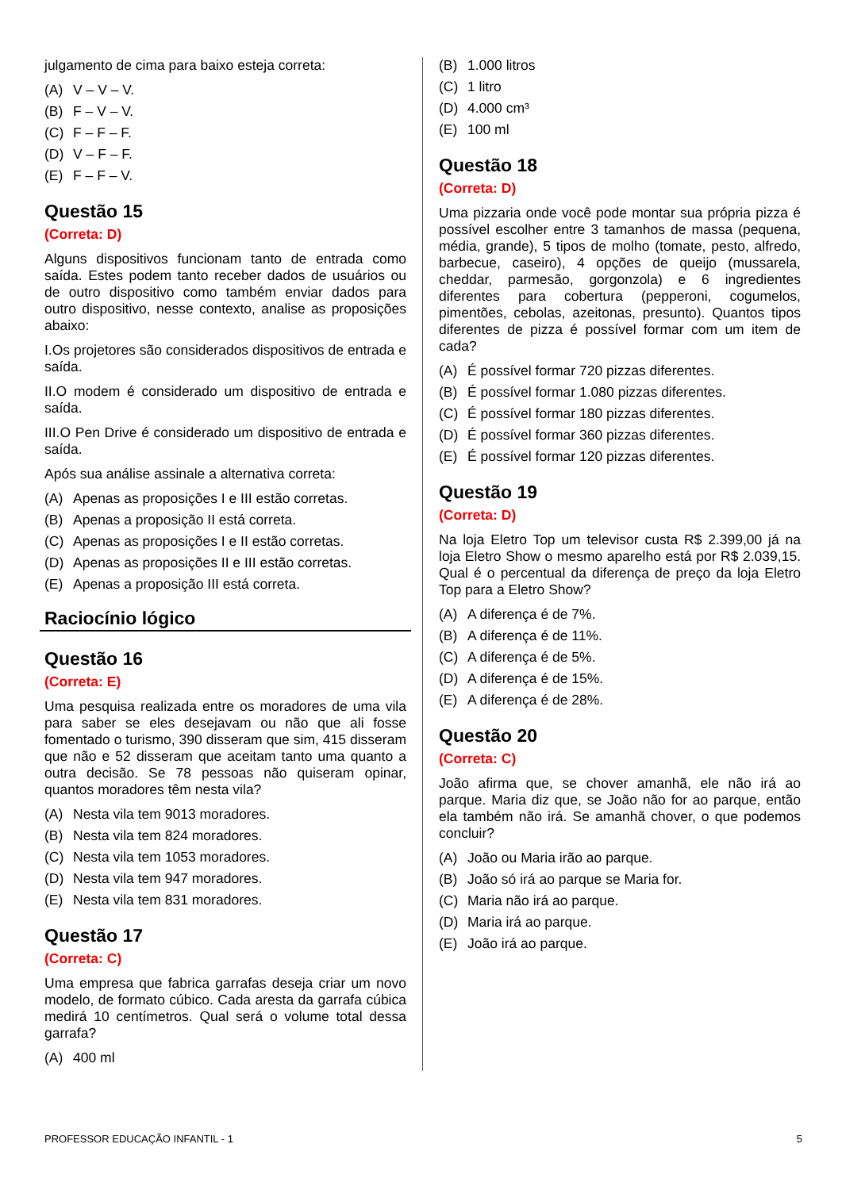julgamento de cima para baixo esteja correta:
(A) V – V – V.
(B) F – V – V.
(C) F – F – F.
(D) V – F – F.
(E) F – F – V.
Questão 15
(Correta: D)
Alguns dispositivos funcionam tanto de entrada como saída. Estes podem tanto receber dados de usuários ou de outro dispositivo como também enviar dados para outro dispositivo, nesse contexto, analise as proposições abaixo:
I.Os projetores são considerados dispositivos de entrada e saída.
II.O modem é considerado um dispositivo de entrada e saída.
III.O Pen Drive é considerado um dispositivo de entrada e saída.
Após sua análise assinale a alternativa correta:
(A) Apenas as proposições I e III estão corretas.
(B) Apenas a proposição II está correta.
(C) Apenas as proposições I e II estão corretas.
(D) Apenas as proposições II e III estão corretas.
(E) Apenas a proposição III está correta.
Raciocínio lógico
Questão 16
(Correta: E)
Uma pesquisa realizada entre os moradores de uma vila para saber se eles desejavam ou não que ali fosse fomentado o turismo, 390 disseram que sim, 415 disseram que não e 52 disseram que aceitam tanto uma quanto a outra decisão. Se 78 pessoas não quiseram opinar, quantos moradores têm nesta vila?
(A) Nesta vila tem 9013 moradores.
(B) Nesta vila tem 824 moradores.
(C) Nesta vila tem 1053 moradores.
(D) Nesta vila tem 947 moradores.
(E) Nesta vila tem 831 moradores.
Questão 17
(Correta: C)
Uma empresa que fabrica garrafas deseja criar um novo modelo, de formato cúbico. Cada aresta da garrafa cúbica medirá 10 centímetros. Qual será o volume total dessa garrafa?
(A) 400 ml
(B) 1.000 litros
(C) 1 litro
(D) 4.000 cm³
(E) 100 ml
Questão 18
(Correta: D)
Uma pizzaria onde você pode montar sua própria pizza é possível escolher entre 3 tamanhos de massa (pequena, média, grande), 5 tipos de molho (tomate, pesto, alfredo, barbecue, caseiro), 4 opções de queijo (mussarela, cheddar, parmesão, gorgonzola) e 6 ingredientes diferentes para cobertura (pepperoni, cogumelos, pimentões, cebolas, azeitonas, presunto). Quantos tipos diferentes de pizza é possível formar com um item de cada?
(A) É possível formar 720 pizzas diferentes.
(B) É possível formar 1.080 pizzas diferentes.
(C) É possível formar 180 pizzas diferentes.
(D) É possível formar 360 pizzas diferentes.
(E) É possível formar 120 pizzas diferentes.
Questão 19
(Correta: D)
Na loja Eletro Top um televisor custa R$ 2.399,00 já na loja Eletro Show o mesmo aparelho está por R$ 2.039,15. Qual é o percentual da diferença de preço da loja Eletro Top para a Eletro Show?
(A) A diferença é de 7%.
(B) A diferença é de 11%.
(C) A diferença é de 5%.
(D) A diferença é de 15%.
(E) A diferença é de 28%.
Questão 20
(Correta: C)
João afirma que, se chover amanhã, ele não irá ao parque. Maria diz que, se João não for ao parque, então ela também não irá. Se amanhã chover, o que podemos concluir?
(A) João ou Maria irão ao parque.
(B) João só irá ao parque se Maria for.
(C) Maria não irá ao parque.
(D) Maria irá ao parque.
(E) João irá ao parque.
PROFESSOR EDUCAÇÃO INFANTIL - 1 5